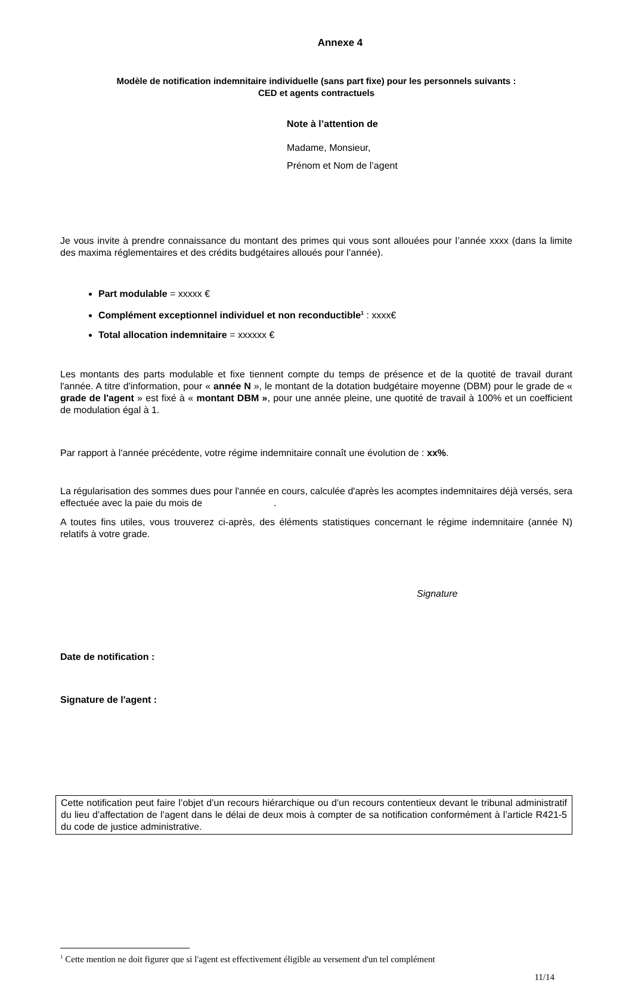Annexe 4
Modèle de notification indemnitaire individuelle (sans part fixe) pour les personnels suivants :
CED et agents contractuels
Note à l’attention de
Madame, Monsieur,
Prénom et Nom de l’agent
Je vous invite à prendre connaissance du montant des primes qui vous sont allouées pour l’année xxxx (dans la limite des maxima réglementaires et des crédits budgétaires alloués pour l’année).
Part modulable = xxxxx €
Complément exceptionnel individuel et non reconductible<sup>1</sup> : xxxx€
Total allocation indemnitaire = xxxxxx €
Les montants des parts modulable et fixe tiennent compte du temps de présence et de la quotité de travail durant l'année. A titre d'information, pour « année N », le montant de la dotation budgétaire moyenne (DBM) pour le grade de « grade de l'agent » est fixé à « montant DBM », pour une année pleine, une quotité de travail à 100% et un coefficient de modulation égal à 1.
Par rapport à l'année précédente, votre régime indemnitaire connaît une évolution de : xx%.
La régularisation des sommes dues pour l'année en cours, calculée d'après les acomptes indemnitaires déjà versés, sera effectuée avec la paie du mois de .
A toutes fins utiles, vous trouverez ci-après, des éléments statistiques concernant le régime indemnitaire (année N) relatifs à votre grade.
Signature
Date de notification :
Signature de l'agent :
Cette notification peut faire l’objet d’un recours hiérarchique ou d’un recours contentieux devant le tribunal administratif du lieu d’affectation de l’agent dans le délai de deux mois à compter de sa notification conformément à l’article R421-5 du code de justice administrative.
<sup>1</sup> Cette mention ne doit figurer que si l'agent est effectivement éligible au versement d'un tel complément
11/14